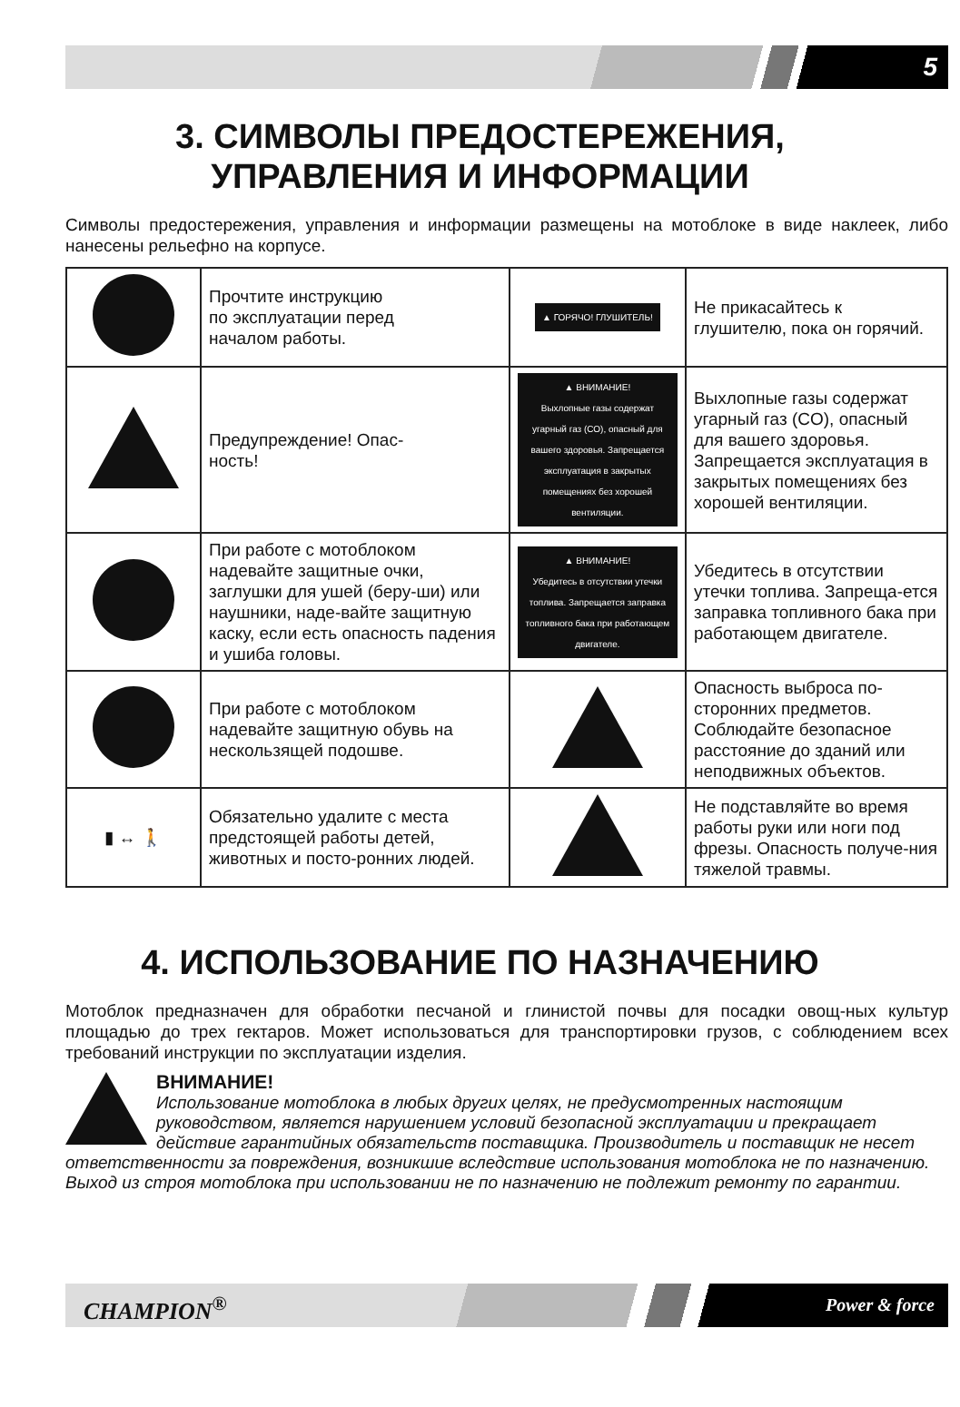5
3. СИМВОЛЫ ПРЕДОСТЕРЕЖЕНИЯ,
УПРАВЛЕНИЯ И ИНФОРМАЦИИ
Символы предостережения, управления и информации размещены на мотоблоке в виде наклеек, либо нанесены рельефно на корпусе.
| | Прочтите инструкцию по эксплуатации перед началом работы. | ▲ ГОРЯЧО! ГЛУШИТЕЛЬ! | Не прикасайтесь к глушителю, пока он горячий. |
| | Предупреждение! Опас- ность! | ▲ ВНИМАНИЕ! Выхлопные газы содержат угарный газ (СО), опасный для вашего здоровья. Запрещается эксплуатация в закрытых помещениях без хорошей вентиляции. | Выхлопные газы содержат угарный газ (CO), опасный для вашего здоровья. Запрещается эксплуатация в закрытых помещениях без хорошей вентиляции. |
| | При работе с мотоблоком надевайте защитные очки, заглушки для ушей (беру-ши) или наушники, наде-вайте защитную каску, если есть опасность падения и ушиба головы. | ▲ ВНИМАНИЕ! Убедитесь в отсутствии утечки топлива. Запрещается заправка топливного бака при работающем двигателе. | Убедитесь в отсутствии утечки топлива. Запреща-ется заправка топливного бака при работающем двигателе. |
| | При работе с мотоблоком надевайте защитную обувь на нескользящей подошве. | | Опасность выброса по-сторонних предметов. Соблюдайте безопасное расстояние до зданий или неподвижных объектов. |
| ▮ ↔ 🚶 | Обязательно удалите с места предстоящей работы детей, животных и посто-ронних людей. | | Не подставляйте во время работы руки или ноги под фрезы. Опасность получе-ния тяжелой травмы. |
4. ИСПОЛЬЗОВАНИЕ ПО НАЗНАЧЕНИЮ
Мотоблок предназначен для обработки песчаной и глинистой почвы для посадки овощ-ных культур площадью до трех гектаров. Может использоваться для транспортировки грузов, с соблюдением всех требований инструкции по эксплуатации изделия.
ВНИМАНИЕ!
Использование мотоблока в любых других целях, не предусмотренных настоящим руководством, является нарушением условий безопасной эксплуатации и прекращает действие гарантийных обязательств поставщика. Производитель и поставщик не несет ответственности за повреждения, возникшие вследствие использования мотоблока не по назначению. Выход из строя мотоблока при использовании не по назначению не подлежит ремонту по гарантии.
CHAMPION<sup>®</sup> Power & force